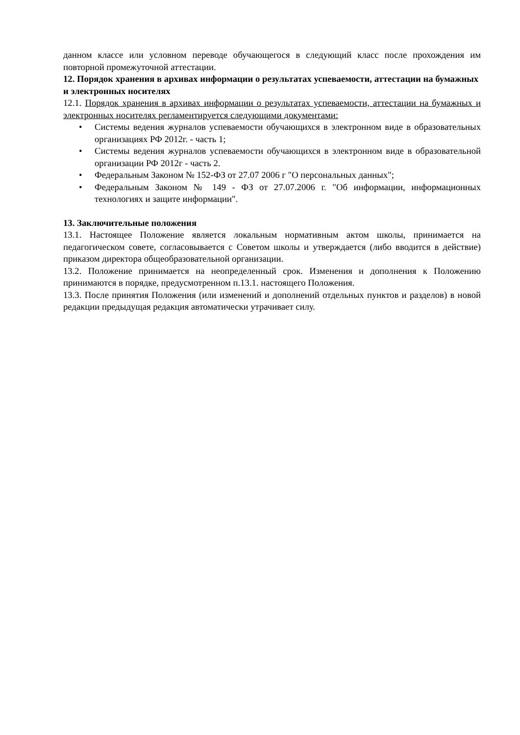данном классе или условном переводе обучающегося в следующий класс после прохождения им повторной промежуточной аттестации.
12. Порядок хранения в архивах информации о результатах успеваемости, аттестации на бумажных и электронных носителях
12.1. Порядок хранения в архивах информации о результатах успеваемости, аттестации на бумажных и электронных носителях регламентируется следующими документами:
• Системы ведения журналов успеваемости обучающихся в электронном виде в образовательных организациях РФ 2012г. - часть 1;
• Системы ведения журналов успеваемости обучающихся в электронном виде в образовательной организации РФ 2012г - часть 2.
• Федеральным Законом № 152-ФЗ от 27.07 2006 г "О персональных данных";
• Федеральным Законом № 149 - ФЗ от 27.07.2006 г. "Об информации, информационных технологиях и защите информации".
13. Заключительные положения
13.1. Настоящее Положение является локальным нормативным актом школы, принимается на педагогическом совете, согласовывается с Советом школы и утверждается (либо вводится в действие) приказом директора общеобразовательной организации.
13.2. Положение принимается на неопределенный срок. Изменения и дополнения к Положению принимаются в порядке, предусмотренном п.13.1. настоящего Положения.
13.3. После принятия Положения (или изменений и дополнений отдельных пунктов и разделов) в новой редакции предыдущая редакция автоматически утрачивает силу.